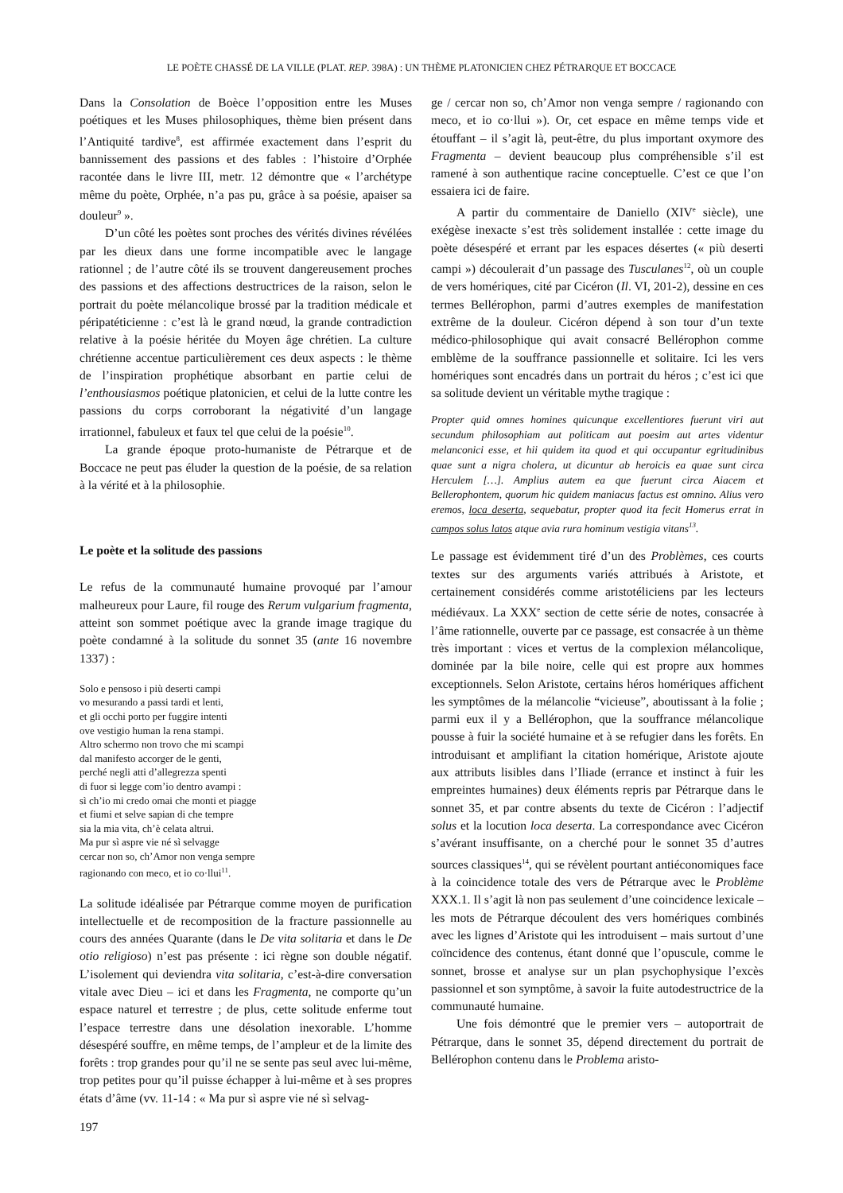LE POÈTE CHASSÉ DE LA VILLE (PLAT. REP. 398A) : UN THÈME PLATONICIEN CHEZ PÉTRARQUE ET BOCCACE
Dans la Consolation de Boèce l’opposition entre les Muses poétiques et les Muses philosophiques, thème bien présent dans l’Antiquité tardive<sup>8</sup>, est affirmée exactement dans l’esprit du bannissement des passions et des fables : l’histoire d’Orphée racontée dans le livre III, metr. 12 démontre que « l’archétype même du poète, Orphée, n’a pas pu, grâce à sa poésie, apaiser sa douleur<sup>9</sup> ».
D’un côté les poètes sont proches des vérités divines révélées par les dieux dans une forme incompatible avec le langage rationnel ; de l’autre côté ils se trouvent dangereusement proches des passions et des affections destructrices de la raison, selon le portrait du poète mélancolique brossé par la tradition médicale et péripatéticienne : c’est là le grand nœud, la grande contradiction relative à la poésie héritée du Moyen âge chrétien. La culture chrétienne accentue particulièrement ces deux aspects : le thème de l’inspiration prophétique absorbant en partie celui de l’enthousiasmos poétique platonicien, et celui de la lutte contre les passions du corps corroborant la négativité d’un langage irrationnel, fabuleux et faux tel que celui de la poésie<sup>10</sup>.
La grande époque proto-humaniste de Pétrarque et de Boccace ne peut pas éluder la question de la poésie, de sa relation à la vérité et à la philosophie.
Le poète et la solitude des passions
Le refus de la communauté humaine provoqué par l’amour malheureux pour Laure, fil rouge des Rerum vulgarium fragmenta, atteint son sommet poétique avec la grande image tragique du poète condamné à la solitude du sonnet 35 (ante 16 novembre 1337) :
Solo e pensoso i più deserti campi
vo mesurando a passi tardi et lenti,
et gli occhi porto per fuggire intenti
ove vestigio human la rena stampi.
Altro schermo non trovo che mi scampi
dal manifesto accorger de le genti,
perché negli atti d’allegrezza spenti
di fuor si legge com’io dentro avampi :
sì ch’io mi credo omai che monti et piagge
et fiumi et selve sapian di che tempre
sia la mia vita, ch’è celata altrui.
Ma pur sì aspre vie né sì selvagge
cercar non so, ch’Amor non venga sempre
ragionando con meco, et io co·llui<sup>11</sup>.
La solitude idéalisée par Pétrarque comme moyen de purification intellectuelle et de recomposition de la fracture passionnelle au cours des années Quarante (dans le De vita solitaria et dans le De otio religioso) n’est pas présente : ici règne son double négatif. L’isolement qui deviendra vita solitaria, c’est-à-dire conversation vitale avec Dieu – ici et dans les Fragmenta, ne comporte qu’un espace naturel et terrestre ; de plus, cette solitude enferme tout l’espace terrestre dans une désolation inexorable. L’homme désespéré souffre, en même temps, de l’ampleur et de la limite des forêts : trop grandes pour qu’il ne se sente pas seul avec lui-même, trop petites pour qu’il puisse échapper à lui-même et à ses propres états d’âme (vv. 11-14 : « Ma pur sì aspre vie né sì selvag-
ge / cercar non so, ch’Amor non venga sempre / ragionando con meco, et io co·llui »). Or, cet espace en même temps vide et étouffant – il s’agit là, peut-être, du plus important oxymore des Fragmenta – devient beaucoup plus compréhensible s’il est ramené à son authentique racine conceptuelle. C’est ce que l’on essaiera ici de faire.
A partir du commentaire de Daniello (XIV<sup>e</sup> siècle), une exégèse inexacte s’est très solidement installée : cette image du poète désespéré et errant par les espaces désertes (« più deserti campi ») découlerait d’un passage des Tusculanes<sup>12</sup>, où un couple de vers homériques, cité par Cicéron (Il. VI, 201-2), dessine en ces termes Bellérophon, parmi d’autres exemples de manifestation extrême de la douleur. Cicéron dépend à son tour d’un texte médico-philosophique qui avait consacré Bellérophon comme emblème de la souffrance passionnelle et solitaire. Ici les vers homériques sont encadrés dans un portrait du héros ; c’est ici que sa solitude devient un véritable mythe tragique :
Propter quid omnes homines quicunque excellentiores fuerunt viri aut secundum philosophiam aut politicam aut poesim aut artes videntur melanconici esse, et hii quidem ita quod et qui occupantur egritudinibus quae sunt a nigra cholera, ut dicuntur ab heroicis ea quae sunt circa Herculem […]. Amplius autem ea que fuerunt circa Aiacem et Bellerophontem, quorum hic quidem maniacus factus est omnino. Alius vero eremos, loca deserta, sequebatur, propter quod ita fecit Homerus errat in campos solus latos atque avia rura hominum vestigia vitans<sup>13</sup>.
Le passage est évidemment tiré d’un des Problèmes, ces courts textes sur des arguments variés attribués à Aristote, et certainement considérés comme aristotéliciens par les lecteurs médiévaux. La XXX<sup>e</sup> section de cette série de notes, consacrée à l’âme rationnelle, ouverte par ce passage, est consacrée à un thème très important : vices et vertus de la complexion mélancolique, dominée par la bile noire, celle qui est propre aux hommes exceptionnels. Selon Aristote, certains héros homériques affichent les symptômes de la mélancolie “vicieuse”, aboutissant à la folie ; parmi eux il y a Bellérophon, que la souffrance mélancolique pousse à fuir la société humaine et à se refugier dans les forêts. En introduisant et amplifiant la citation homérique, Aristote ajoute aux attributs lisibles dans l’Iliade (errance et instinct à fuir les empreintes humaines) deux éléments repris par Pétrarque dans le sonnet 35, et par contre absents du texte de Cicéron : l’adjectif solus et la locution loca deserta. La correspondance avec Cicéron s’avérant insuffisante, on a cherché pour le sonnet 35 d’autres sources classiques<sup>14</sup>, qui se révèlent pourtant antiéconomiques face à la coincidence totale des vers de Pétrarque avec le Problème XXX.1. Il s’agit là non pas seulement d’une coincidence lexicale – les mots de Pétrarque découlent des vers homériques combinés avec les lignes d’Aristote qui les introduisent – mais surtout d’une coïncidence des contenus, étant donné que l’opuscule, comme le sonnet, brosse et analyse sur un plan psychophysique l’excès passionnel et son symptôme, à savoir la fuite autodestructrice de la communauté humaine.
Une fois démontré que le premier vers – autoportrait de Pétrarque, dans le sonnet 35, dépend directement du portrait de Bellérophon contenu dans le Problema aristo-
197